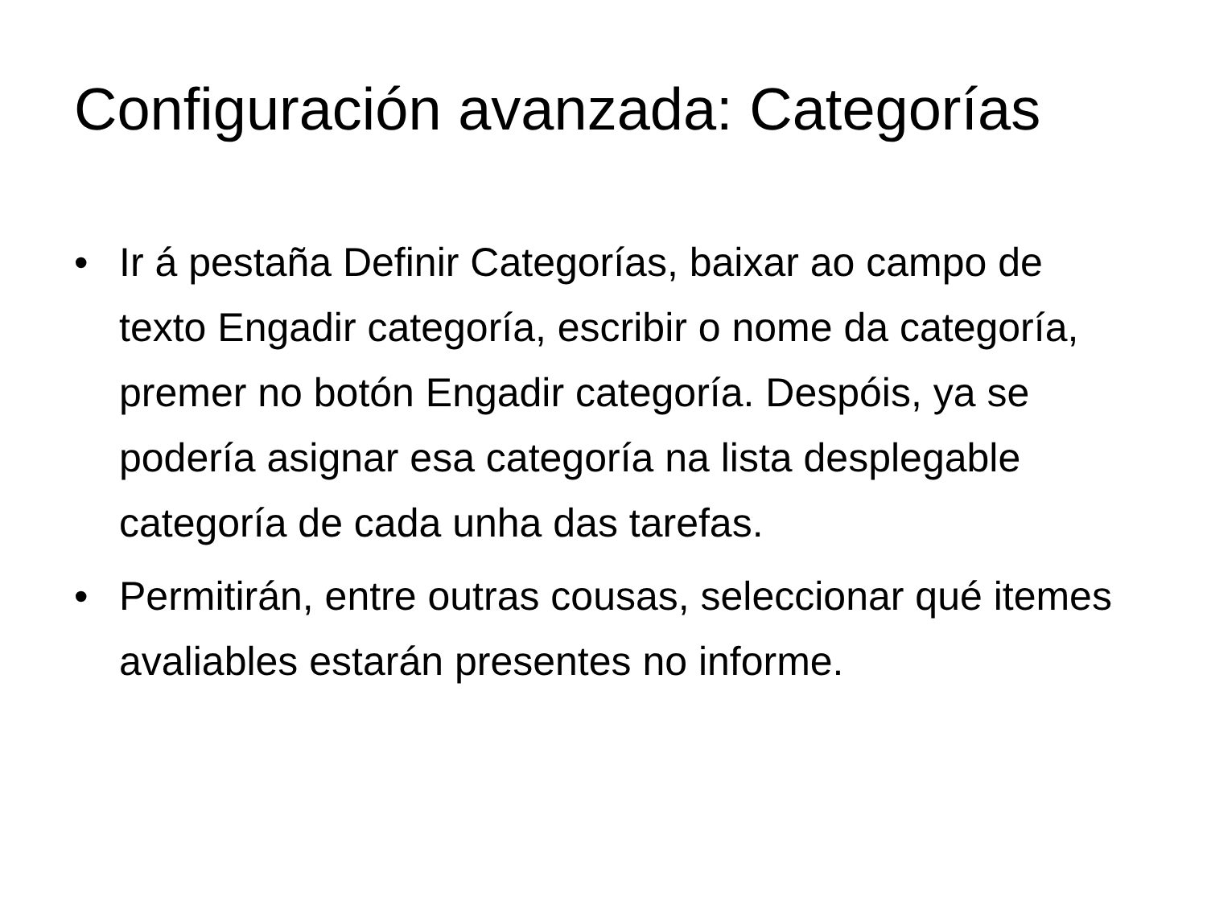Configuración avanzada: Categorías
• Ir á pestaña Definir Categorías, baixar ao campo de texto Engadir categoría, escribir o nome da categoría, premer no botón Engadir categoría. Despóis, ya se podería asignar esa categoría na lista desplegable categoría de cada unha das tarefas.
• Permitirán, entre outras cousas, seleccionar qué itemes avaliables estarán presentes no informe.